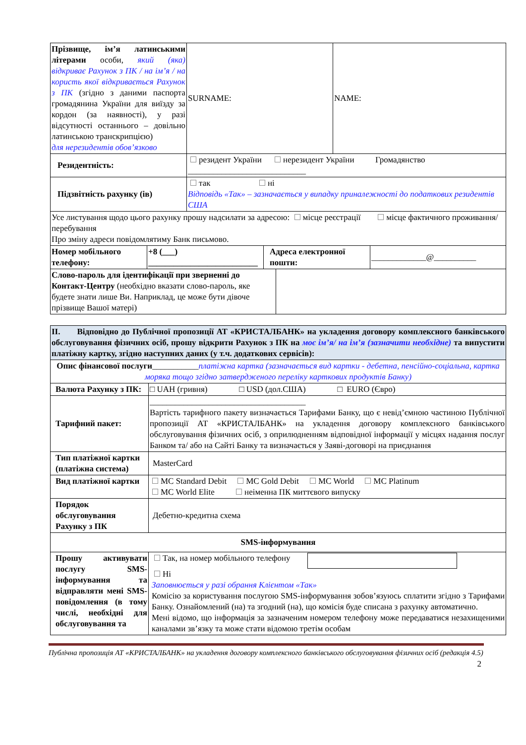| Прізвище, ім’я латинськими літерами особи, який (яка) відкриває Рахунок з ПК / на ім’я / на користь якої відкривається Рахунок з ПК (згідно з даними паспорта громадянина України для виїзду за кордон (за наявності), у разі відсутності останнього – довільно латинською транскрипцією) для нерезидентів обов’язково | SURNAME: | NAME: |
| Резидентність: | резидент України нерезидент України Громадянство ____________________________ | |
| Підзвітність рахунку (ів) | так ні Відповідь «Так» – зазначається у випадку приналежності до податкових резидентів США | |
| Усе листування щодо цього рахунку прошу надсилати за адресою: місце реєстрації місце фактичного проживання/перебування Про зміну адреси повідомлятиму Банк письмово. | | |
| Номер мобільного телефону: | +8 (___) __________________________ | Адреса електронної пошти: | _____________@__________ |
| Слово-пароль для ідентифікації при зверненні до Контакт-Центру (необхідно вказати слово-пароль, яке будете знати лише Ви. Наприклад, це може бути дівоче прізвище Вашої матері) | |
| II. Відповідно до Публічної пропозиції АТ «КРИСТАЛБАНК» на укладення договору комплексного банківського обслуговування фізичних осіб, прошу відкрити Рахунок з ПК на моє ім’я/ на ім’я (зазначити необхідне) та випустити платіжну картку, згідно наступних даних (у т.ч. додаткових сервісів): | |
| Опис фінансової послуги ___________ платіжна картка (зазначається вид картки - дебетна, пенсійно-соціальна, картка моряка тощо згідно затвердженого переліку карткових продуктів Банку) | |
| Валюта Рахунку з ПК: | □ UAH (гривня) □ USD (дол.США) □ EURO (Євро) |
| Тарифний пакет: | _____________________________________ Вартість тарифного пакету визначається Тарифами Банку, що є невід’ємною частиною Публічної пропозиції АТ «КРИСТАЛБАНК» на укладення договору комплексного банківського обслуговування фізичних осіб, з оприлюдненням відповідної інформації у місцях надання послуг Банком та/ або на Сайті Банку та визначається у Заяві-договорі на приєднання |
| Тип платіжної картки (платіжна система) | MasterCard |
| Вид платіжної картки | MC Standard Debit MC Gold Debit MC World MC Platinum MC World Elite неіменна ПК миттєвого випуску |
| Порядок обслуговування Рахунку з ПК | Дебетно-кредитна схема |
| SMS-інформування | |
| Прошу активувати послугу SMS-інформування та відправляти мені SMS- повідомлення (в тому числі, необхідні для обслуговування та | Так, на номер мобільного телефону Ні Заповнюється у разі обрання Клієнтом «Так» Комісію за користування послугою SMS-інформування зобов’язуюсь сплатити згідно з Тарифами Банку. Ознайомлений (на) та згодний (на), що комісія буде списана з рахунку автоматично. Мені відомо, що інформація за зазначеним номером телефону може передаватися незахищеними каналами зв’язку та може стати відомою третім особам |
Публічна пропозиція АТ «КРИСТАЛБАНК» на укладення договору комплексного банківського обслуговування фізичних осіб (редакція 4.5)
2